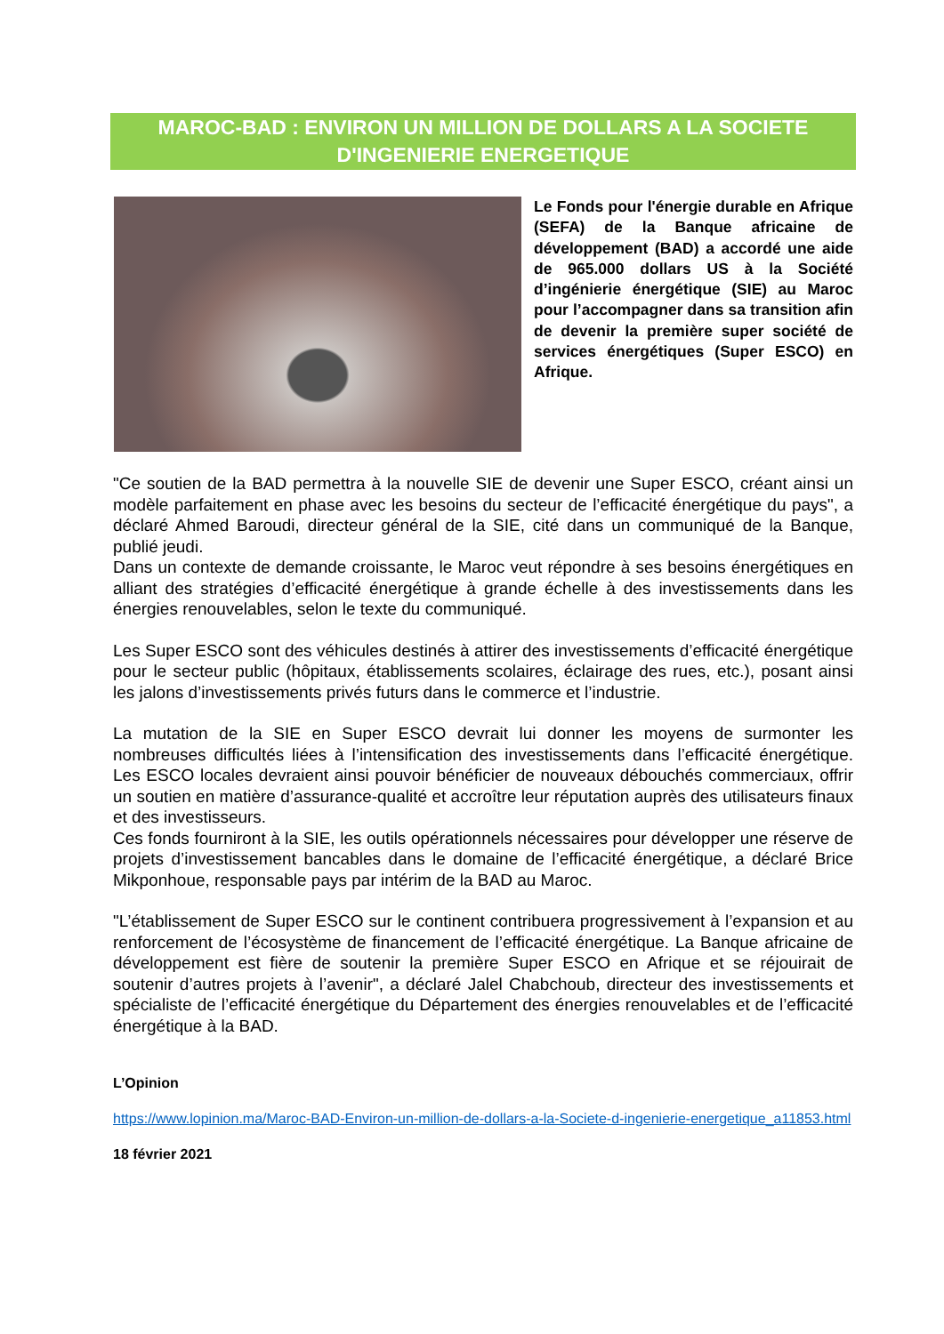MAROC-BAD : ENVIRON UN MILLION DE DOLLARS A LA SOCIETE D'INGENIERIE ENERGETIQUE
Le Fonds pour l'énergie durable en Afrique (SEFA) de la Banque africaine de développement (BAD) a accordé une aide de 965.000 dollars US à la Société d’ingénierie énergétique (SIE) au Maroc pour l’accompagner dans sa transition afin de devenir la première super société de services énergétiques (Super ESCO) en Afrique.
"Ce soutien de la BAD permettra à la nouvelle SIE de devenir une Super ESCO, créant ainsi un modèle parfaitement en phase avec les besoins du secteur de l’efficacité énergétique du pays", a déclaré Ahmed Baroudi, directeur général de la SIE, cité dans un communiqué de la Banque, publié jeudi.
Dans un contexte de demande croissante, le Maroc veut répondre à ses besoins énergétiques en alliant des stratégies d’efficacité énergétique à grande échelle à des investissements dans les énergies renouvelables, selon le texte du communiqué.
Les Super ESCO sont des véhicules destinés à attirer des investissements d’efficacité énergétique pour le secteur public (hôpitaux, établissements scolaires, éclairage des rues, etc.), posant ainsi les jalons d’investissements privés futurs dans le commerce et l’industrie.
La mutation de la SIE en Super ESCO devrait lui donner les moyens de surmonter les nombreuses difficultés liées à l’intensification des investissements dans l’efficacité énergétique. Les ESCO locales devraient ainsi pouvoir bénéficier de nouveaux débouchés commerciaux, offrir un soutien en matière d’assurance-qualité et accroître leur réputation auprès des utilisateurs finaux et des investisseurs.
Ces fonds fourniront à la SIE, les outils opérationnels nécessaires pour développer une réserve de projets d’investissement bancables dans le domaine de l’efficacité énergétique, a déclaré Brice Mikponhoue, responsable pays par intérim de la BAD au Maroc.
"L’établissement de Super ESCO sur le continent contribuera progressivement à l’expansion et au renforcement de l’écosystème de financement de l’efficacité énergétique. La Banque africaine de développement est fière de soutenir la première Super ESCO en Afrique et se réjouirait de soutenir d’autres projets à l’avenir", a déclaré Jalel Chabchoub, directeur des investissements et spécialiste de l’efficacité énergétique du Département des énergies renouvelables et de l’efficacité énergétique à la BAD.
L’Opinion
https://www.lopinion.ma/Maroc-BAD-Environ-un-million-de-dollars-a-la-Societe-d-ingenierie-energetique_a11853.html
18 février 2021